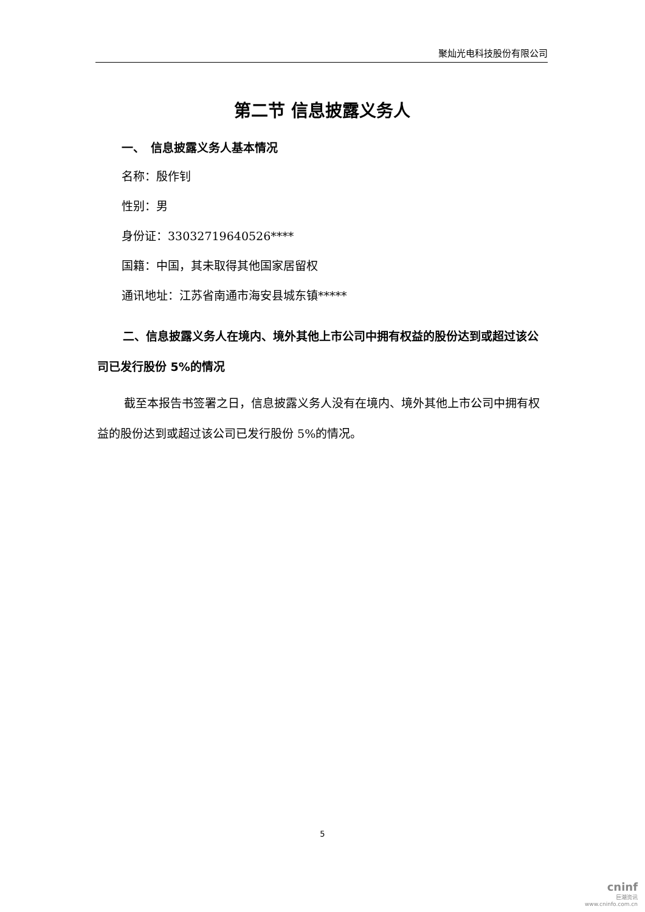聚灿光电科技股份有限公司
第二节 信息披露义务人
一、　信息披露义务人基本情况
名称：殷作钊
性别：男
身份证：33032719640526****
国籍：中国，其未取得其他国家居留权
通讯地址：江苏省南通市海安县城东镇*****
二、信息披露义务人在境内、境外其他上市公司中拥有权益的股份达到或超过该公司已发行股份 5%的情况
截至本报告书签署之日，信息披露义务人没有在境内、境外其他上市公司中拥有权益的股份达到或超过该公司已发行股份 5%的情况。
5
cninf
巨潮资讯
www.cninfo.com.cn